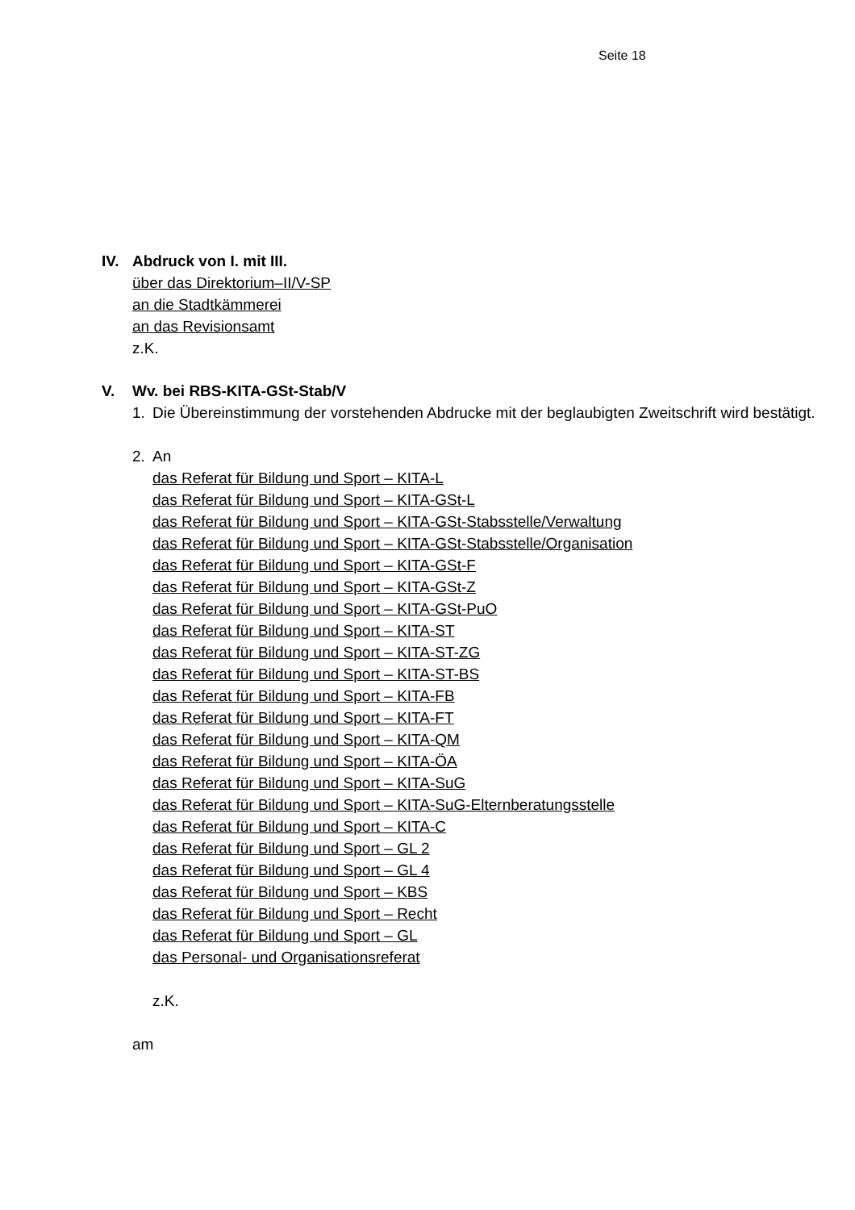Seite 18
IV. Abdruck von I. mit III.
über das Direktorium–II/V-SP
an die Stadtkämmerei
an das Revisionsamt
z.K.
V. Wv. bei RBS-KITA-GSt-Stab/V
1. Die Übereinstimmung der vorstehenden Abdrucke mit der beglaubigten Zweitschrift wird bestätigt.
2. An
das Referat für Bildung und Sport – KITA-L
das Referat für Bildung und Sport – KITA-GSt-L
das Referat für Bildung und Sport – KITA-GSt-Stabsstelle/Verwaltung
das Referat für Bildung und Sport – KITA-GSt-Stabsstelle/Organisation
das Referat für Bildung und Sport – KITA-GSt-F
das Referat für Bildung und Sport – KITA-GSt-Z
das Referat für Bildung und Sport – KITA-GSt-PuO
das Referat für Bildung und Sport – KITA-ST
das Referat für Bildung und Sport – KITA-ST-ZG
das Referat für Bildung und Sport – KITA-ST-BS
das Referat für Bildung und Sport – KITA-FB
das Referat für Bildung und Sport – KITA-FT
das Referat für Bildung und Sport – KITA-QM
das Referat für Bildung und Sport – KITA-ÖA
das Referat für Bildung und Sport – KITA-SuG
das Referat für Bildung und Sport – KITA-SuG-Elternberatungsstelle
das Referat für Bildung und Sport – KITA-C
das Referat für Bildung und Sport – GL 2
das Referat für Bildung und Sport – GL 4
das Referat für Bildung und Sport – KBS
das Referat für Bildung und Sport – Recht
das Referat für Bildung und Sport – GL
das Personal- und Organisationsreferat
z.K.
am